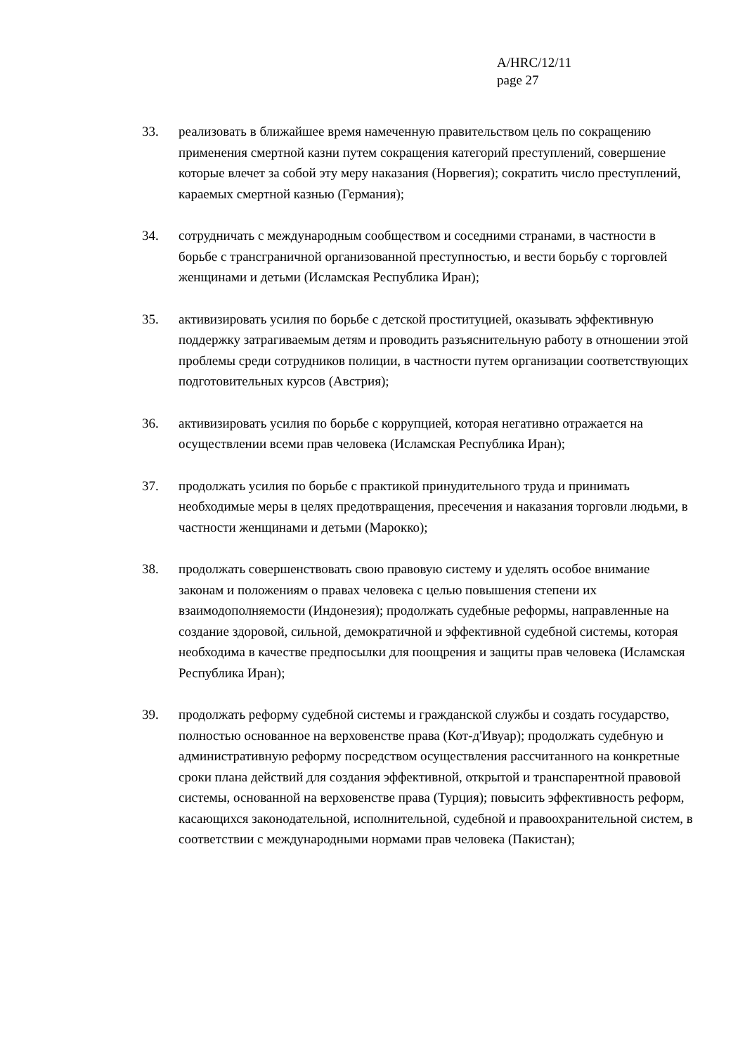A/HRC/12/11
page 27
33. реализовать в ближайшее время намеченную правительством цель по сокращению применения смертной казни путем сокращения категорий преступлений, совершение которые влечет за собой эту меру наказания (Норвегия); сократить число преступлений, караемых смертной казнью (Германия);
34. сотрудничать с международным сообществом и соседними странами, в частности в борьбе с трансграничной организованной преступностью, и вести борьбу с торговлей женщинами и детьми (Исламская Республика Иран);
35. активизировать усилия по борьбе с детской проституцией, оказывать эффективную поддержку затрагиваемым детям и проводить разъяснительную работу в отношении этой проблемы среди сотрудников полиции, в частности путем организации соответствующих подготовительных курсов (Австрия);
36. активизировать усилия по борьбе с коррупцией, которая негативно отражается на осуществлении всеми прав человека (Исламская Республика Иран);
37. продолжать усилия по борьбе с практикой принудительного труда и принимать необходимые меры в целях предотвращения, пресечения и наказания торговли людьми, в частности женщинами и детьми (Марокко);
38. продолжать совершенствовать свою правовую систему и уделять особое внимание законам и положениям о правах человека с целью повышения степени их взаимодополняемости (Индонезия); продолжать судебные реформы, направленные на создание здоровой, сильной, демократичной и эффективной судебной системы, которая необходима в качестве предпосылки для поощрения и защиты прав человека (Исламская Республика Иран);
39. продолжать реформу судебной системы и гражданской службы и создать государство, полностью основанное на верховенстве права (Кот-д'Ивуар); продолжать судебную и административную реформу посредством осуществления рассчитанного на конкретные сроки плана действий для создания эффективной, открытой и транспарентной правовой системы, основанной на верховенстве права (Турция); повысить эффективность реформ, касающихся законодательной, исполнительной, судебной и правоохранительной систем, в соответствии с международными нормами прав человека (Пакистан);